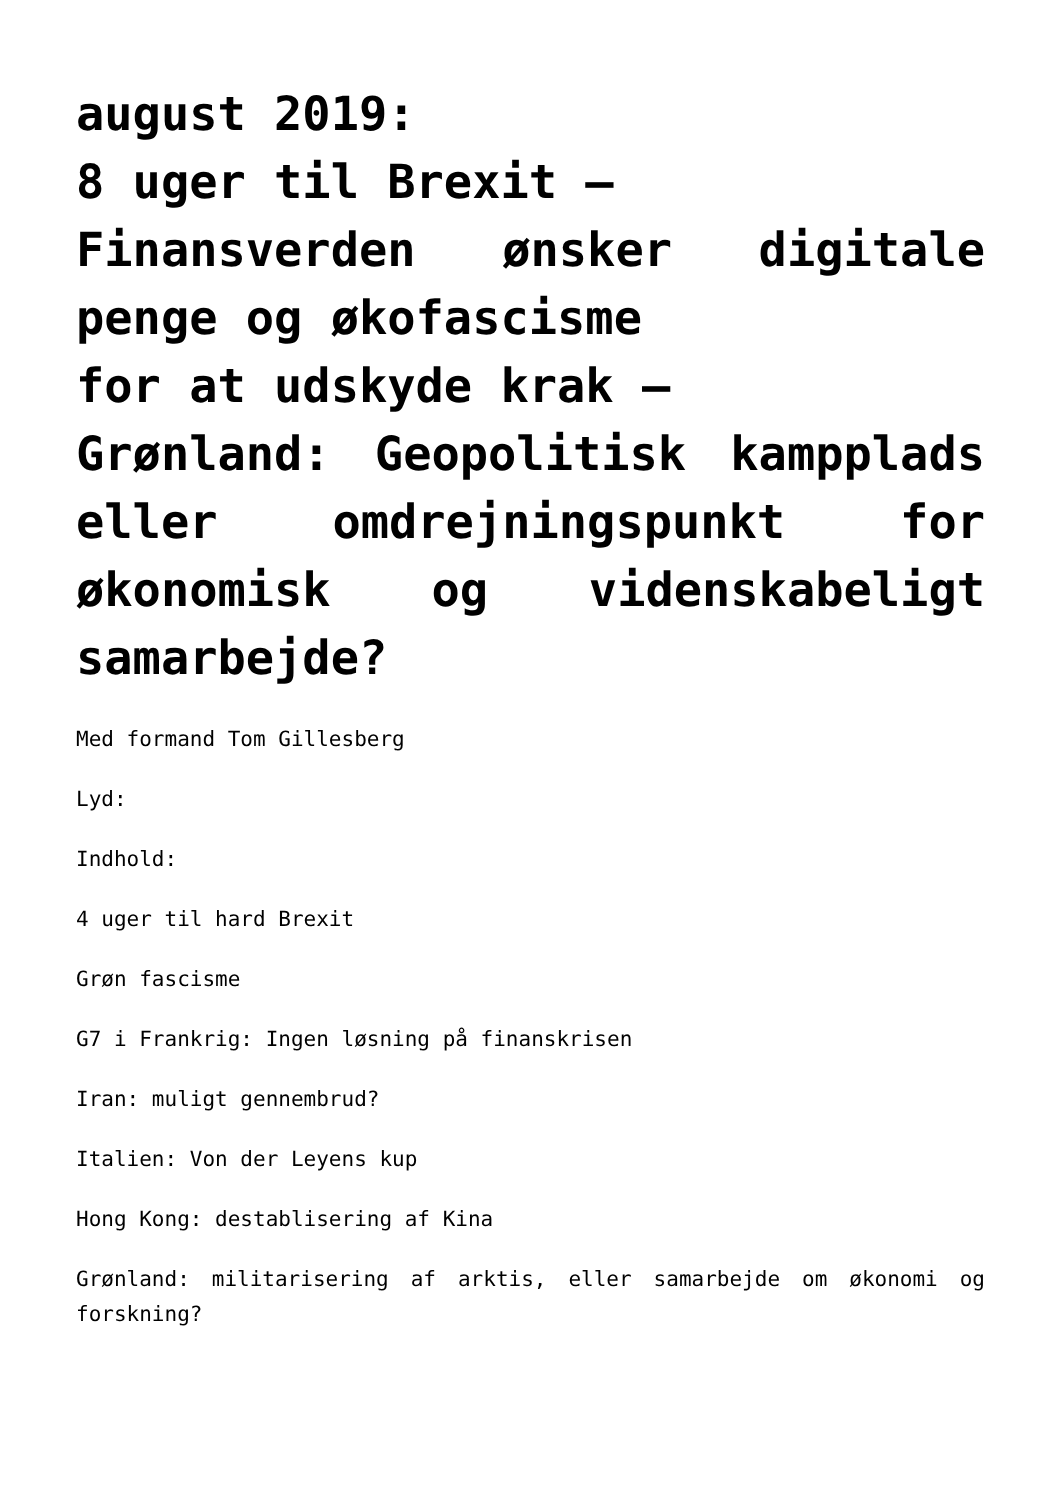august 2019:
8 uger til Brexit –
Finansverden ønsker digitale penge og økofascisme
for at udskyde krak –
Grønland: Geopolitisk kampplads eller omdrejningspunkt for økonomisk og videnskabeligt samarbejde?
Med formand Tom Gillesberg
Lyd:
Indhold:
4 uger til hard Brexit
Grøn fascisme
G7 i Frankrig: Ingen løsning på finanskrisen
Iran: muligt gennembrud?
Italien: Von der Leyens kup
Hong Kong: destablisering af Kina
Grønland: militarisering af arktis, eller samarbejde om økonomi og forskning?